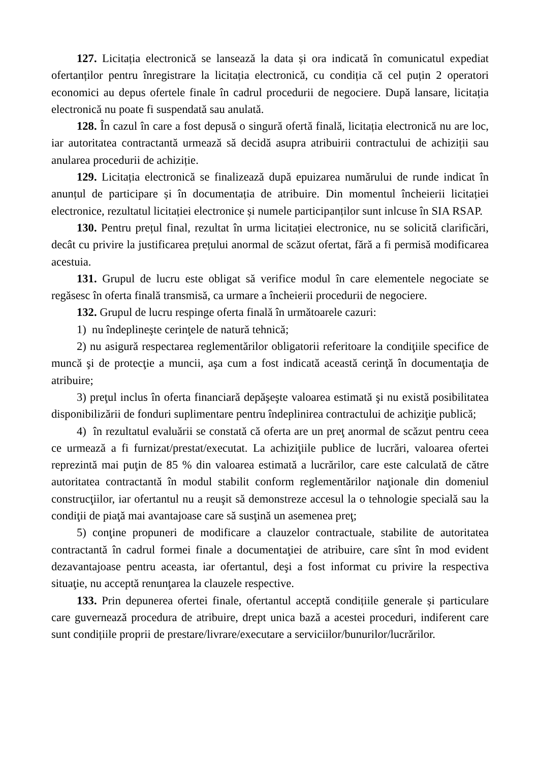127. Licitația electronică se lansează la data și ora indicată în comunicatul expediat ofertanților pentru înregistrare la licitația electronică, cu condiția că cel puțin 2 operatori economici au depus ofertele finale în cadrul procedurii de negociere. După lansare, licitația electronică nu poate fi suspendată sau anulată.
128. În cazul în care a fost depusă o singură ofertă finală, licitația electronică nu are loc, iar autoritatea contractantă urmează să decidă asupra atribuirii contractului de achiziții sau anularea procedurii de achiziție.
129. Licitația electronică se finalizează după epuizarea numărului de runde indicat în anunțul de participare și în documentația de atribuire. Din momentul încheierii licitației electronice, rezultatul licitației electronice și numele participanților sunt inlcuse în SIA RSAP.
130. Pentru prețul final, rezultat în urma licitației electronice, nu se solicită clarificări, decât cu privire la justificarea prețului anormal de scăzut ofertat, fără a fi permisă modificarea acestuia.
131. Grupul de lucru este obligat să verifice modul în care elementele negociate se regăsesc în oferta finală transmisă, ca urmare a încheierii procedurii de negociere.
132. Grupul de lucru respinge oferta finală în următoarele cazuri:
1) nu îndeplineşte cerinţele de natură tehnică;
2) nu asigură respectarea reglementărilor obligatorii referitoare la condiţiile specifice de muncă şi de protecţie a muncii, aşa cum a fost indicată această cerinţă în documentaţia de atribuire;
3) preţul inclus în oferta financiară depăşeşte valoarea estimată şi nu există posibilitatea disponibilizării de fonduri suplimentare pentru îndeplinirea contractului de achiziţie publică;
4) în rezultatul evaluării se constată că oferta are un preţ anormal de scăzut pentru ceea ce urmează a fi furnizat/prestat/executat. La achiziţiile publice de lucrări, valoarea ofertei reprezintă mai puţin de 85 % din valoarea estimată a lucrărilor, care este calculată de către autoritatea contractantă în modul stabilit conform reglementărilor naţionale din domeniul construcţiilor, iar ofertantul nu a reuşit să demonstreze accesul la o tehnologie specială sau la condiţii de piaţă mai avantajoase care să susţină un asemenea preţ;
5) conţine propuneri de modificare a clauzelor contractuale, stabilite de autoritatea contractantă în cadrul formei finale a documentaţiei de atribuire, care sînt în mod evident dezavantajoase pentru aceasta, iar ofertantul, deşi a fost informat cu privire la respectiva situaţie, nu acceptă renunţarea la clauzele respective.
133. Prin depunerea ofertei finale, ofertantul acceptă condițiile generale și particulare care guvernează procedura de atribuire, drept unica bază a acestei proceduri, indiferent care sunt condițiile proprii de prestare/livrare/executare a serviciilor/bunurilor/lucrărilor.